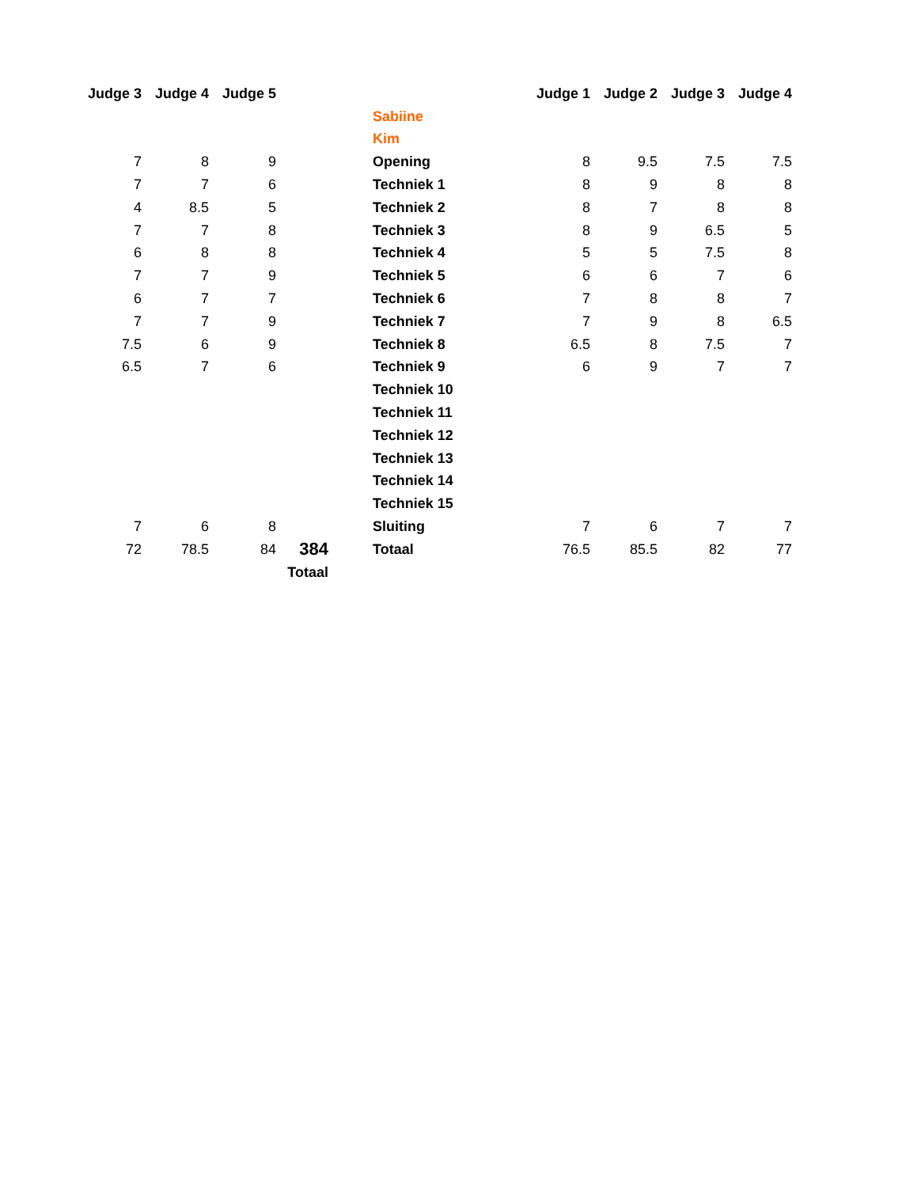| Judge 3 | Judge 4 | Judge 5 | | | | Judge 1 | Judge 2 | Judge 3 | Judge 4 |
| | | | | | Sabiine | | | | |
| | | | | | Kim | | | | |
| 7 | 8 | 9 | | | Opening | 8 | 9.5 | 7.5 | 7.5 |
| 7 | 7 | 6 | | | Techniek 1 | 8 | 9 | 8 | 8 |
| 4 | 8.5 | 5 | | | Techniek 2 | 8 | 7 | 8 | 8 |
| 7 | 7 | 8 | | | Techniek 3 | 8 | 9 | 6.5 | 5 |
| 6 | 8 | 8 | | | Techniek 4 | 5 | 5 | 7.5 | 8 |
| 7 | 7 | 9 | | | Techniek 5 | 6 | 6 | 7 | 6 |
| 6 | 7 | 7 | | | Techniek 6 | 7 | 8 | 8 | 7 |
| 7 | 7 | 9 | | | Techniek 7 | 7 | 9 | 8 | 6.5 |
| 7.5 | 6 | 9 | | | Techniek 8 | 6.5 | 8 | 7.5 | 7 |
| 6.5 | 7 | 6 | | | Techniek 9 | 6 | 9 | 7 | 7 |
| | | | | | Techniek 10 | | | | |
| | | | | | Techniek 11 | | | | |
| | | | | | Techniek 12 | | | | |
| | | | | | Techniek 13 | | | | |
| | | | | | Techniek 14 | | | | |
| | | | | | Techniek 15 | | | | |
| 7 | 6 | 8 | | | Sluiting | 7 | 6 | 7 | 7 |
| 72 | 78.5 | 84 | 384 | | Totaal | 76.5 | 85.5 | 82 | 77 |
| | | Totaal | | | | | | | |